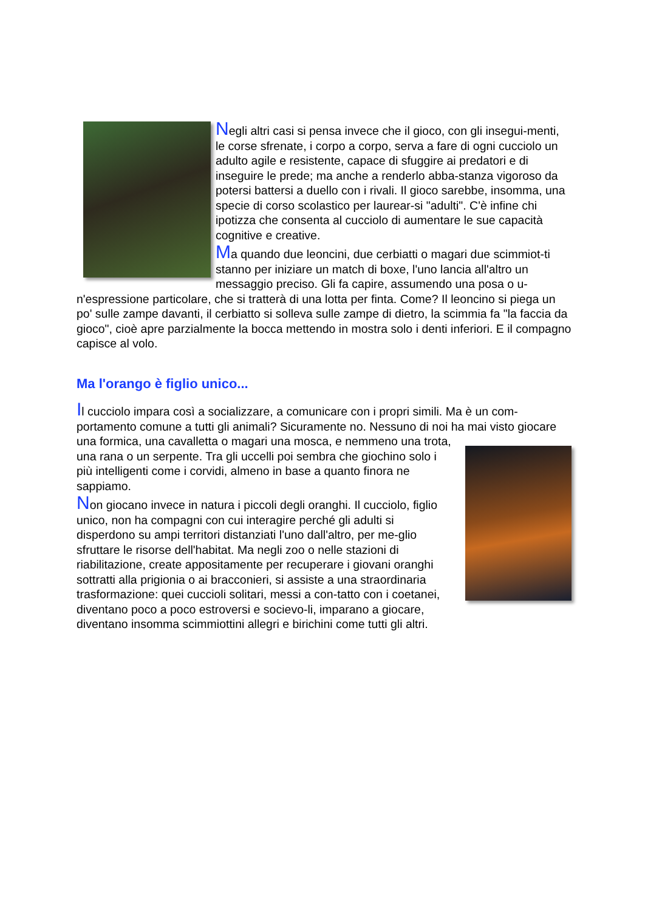Negli altri casi si pensa invece che il gioco, con gli insegui-menti, le corse sfrenate, i corpo a corpo, serva a fare di ogni cucciolo un adulto agile e resistente, capace di sfuggire ai predatori e di inseguire le prede; ma anche a renderlo abba-stanza vigoroso da potersi battersi a duello con i rivali. Il gioco sarebbe, insomma, una specie di corso scolastico per laurear-si "adulti". C'è infine chi ipotizza che consenta al cucciolo di aumentare le sue capacità cognitive e creative.
Ma quando due leoncini, due cerbiatti o magari due scimmiot-ti stanno per iniziare un match di boxe, l'uno lancia all'altro un messaggio preciso. Gli fa capire, assumendo una posa o u-n'espressione particolare, che si tratterà di una lotta per finta. Come? Il leoncino si piega un po' sulle zampe davanti, il cerbiatto si solleva sulle zampe di dietro, la scimmia fa "la faccia da gioco", cioè apre parzialmente la bocca mettendo in mostra solo i denti inferiori. E il compagno capisce al volo.
Ma l'orango è figlio unico...
Il cucciolo impara così a socializzare, a comunicare con i propri simili. Ma è un com-portamento comune a tutti gli animali? Sicuramente no. Nessuno di noi ha mai visto giocare una formica, una cavalletta o magari una mosca, e nemmeno una trota, una rana o un serpente. Tra gli uccelli poi sembra che giochino solo i più intelligenti come i corvidi, almeno in base a quanto finora ne sappiamo.
Non giocano invece in natura i piccoli degli oranghi. Il cucciolo, figlio unico, non ha compagni con cui interagire perché gli adulti si disperdono su ampi territori distanziati l'uno dall'altro, per me-glio sfruttare le risorse dell'habitat. Ma negli zoo o nelle stazioni di riabilitazione, create appositamente per recuperare i giovani oranghi sottratti alla prigionia o ai bracconieri, si assiste a una straordinaria trasformazione: quei cuccioli solitari, messi a con-tatto con i coetanei, diventano poco a poco estroversi e socievo-li, imparano a giocare, diventano insomma scimmiottini allegri e birichini come tutti gli altri.